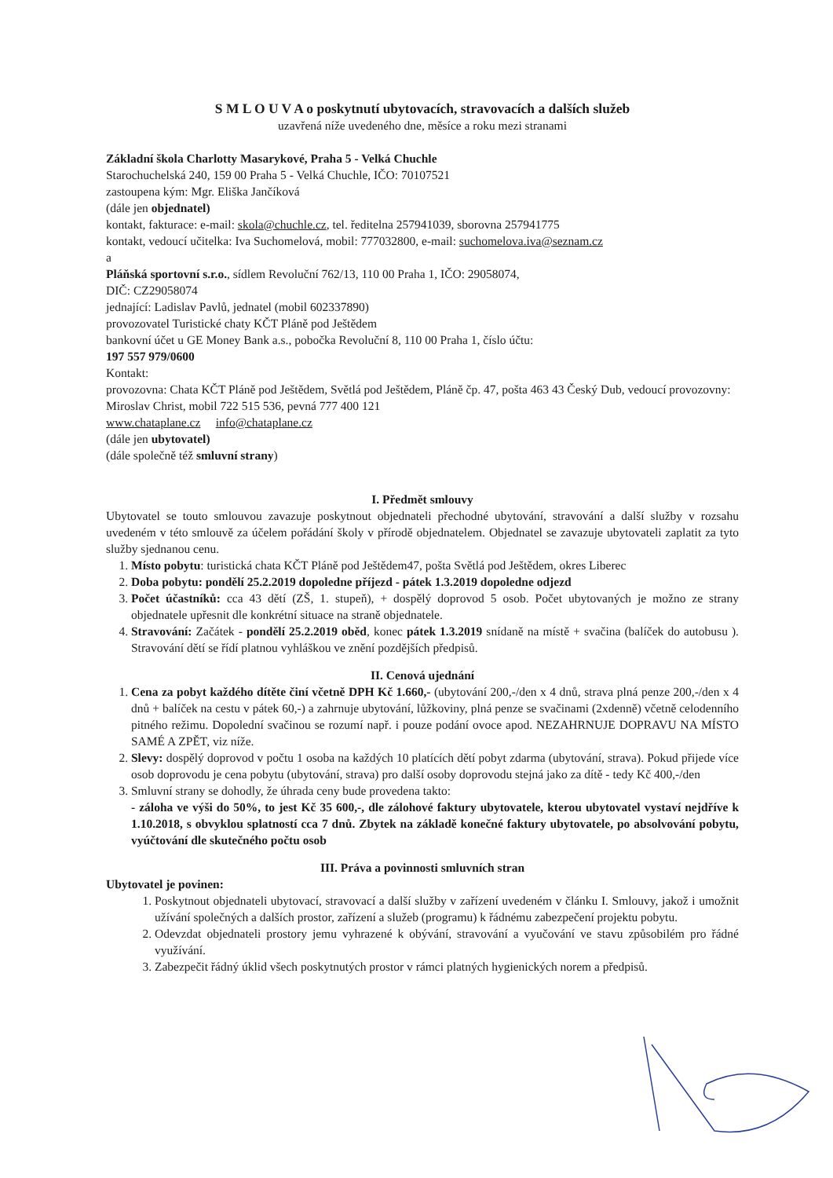S M L O U V A o poskytnutí ubytovacích, stravovacích a dalších služeb
uzavřená níže uvedeného dne, měsíce a roku mezi stranami
Základní škola Charlotty Masarykové, Praha 5 - Velká Chuchle
Starochuchelská 240, 159 00 Praha 5 - Velká Chuchle, IČO: 70107521
zastoupena kým: Mgr. Eliška Jančíková
(dále jen objednatel)
kontakt, fakturace: e-mail: skola@chuchle.cz, tel. ředitelna 257941039, sborovna 257941775
kontakt, vedoucí učitelka: Iva Suchomelová, mobil: 777032800, e-mail: suchomelova.iva@seznam.cz
a
Pláňská sportovní s.r.o., sídlem Revoluční 762/13, 110 00 Praha 1, IČO: 29058074,
DIČ: CZ29058074
jednající: Ladislav Pavlů, jednatel (mobil 602337890)
provozovatel Turistické chaty KČT Pláně pod Ještědem
bankovní účet u GE Money Bank a.s., pobočka Revoluční 8, 110 00 Praha 1, číslo účtu:
197 557 979/0600
Kontakt:
provozovna: Chata KČT Pláně pod Ještědem, Světlá pod Ještědem, Pláně čp. 47, pošta 463 43 Český Dub, vedoucí provozovny: Miroslav Christ, mobil 722 515 536, pevná 777 400 121
www.chataplane.cz info@chataplane.cz
(dále jen ubytovatel)
(dále společně též smluvní strany)
I. Předmět smlouvy
Ubytovatel se touto smlouvou zavazuje poskytnout objednateli přechodné ubytování, stravování a další služby v rozsahu uvedeném v této smlouvě za účelem pořádání školy v přírodě objednatelem. Objednatel se zavazuje ubytovateli zaplatit za tyto služby sjednanou cenu.
1. Místo pobytu: turistická chata KČT Pláně pod Ještědem47, pošta Světlá pod Ještědem, okres Liberec
2. Doba pobytu: pondělí 25.2.2019 dopoledne příjezd - pátek 1.3.2019 dopoledne odjezd
3. Počet účastníků: cca 43 dětí (ZŠ, 1. stupeň), + dospělý doprovod 5 osob. Počet ubytovaných je možno ze strany objednatele upřesnit dle konkrétní situace na straně objednatele.
4. Stravování: Začátek - pondělí 25.2.2019 oběd, konec pátek 1.3.2019 snídaně na místě + svačina (balíček do autobusu ). Stravování dětí se řídí platnou vyhláškou ve znění pozdějších předpisů.
II. Cenová ujednání
1. Cena za pobyt každého dítěte činí včetně DPH Kč 1.660,- (ubytování 200,-/den x 4 dnů, strava plná penze 200,-/den x 4 dnů + balíček na cestu v pátek 60,-) a zahrnuje ubytování, lůžkoviny, plná penze se svačinami (2xdenně) včetně celodenního pitného režimu. Dopolední svačinou se rozumí např. i pouze podání ovoce apod. NEZAHRNUJE DOPRAVU NA MÍSTO SAMÉ A ZPĚT, viz níže.
2. Slevy: dospělý doprovod v počtu 1 osoba na každých 10 platících dětí pobyt zdarma (ubytování, strava). Pokud přijede více osob doprovodu je cena pobytu (ubytování, strava) pro další osoby doprovodu stejná jako za dítě - tedy Kč 400,-/den
3. Smluvní strany se dohodly, že úhrada ceny bude provedena takto:
- záloha ve výši do 50%, to jest Kč 35 600,-, dle zálohové faktury ubytovatele, kterou ubytovatel vystaví nejdříve k 1.10.2018, s obvyklou splatností cca 7 dnů. Zbytek na základě konečné faktury ubytovatele, po absolvování pobytu, vyúčtování dle skutečného počtu osob
III. Práva a povinnosti smluvních stran
Ubytovatel je povinen:
1. Poskytnout objednateli ubytovací, stravovací a další služby v zařízení uvedeném v článku I. Smlouvy, jakož i umožnit užívání společných a dalších prostor, zařízení a služeb (programu) k řádnému zabezpečení projektu pobytu.
2. Odevzdat objednateli prostory jemu vyhrazené k obývání, stravování a vyučování ve stavu způsobilém pro řádné využívání.
3. Zabezpečit řádný úklid všech poskytnutých prostor v rámci platných hygienických norem a předpisů.